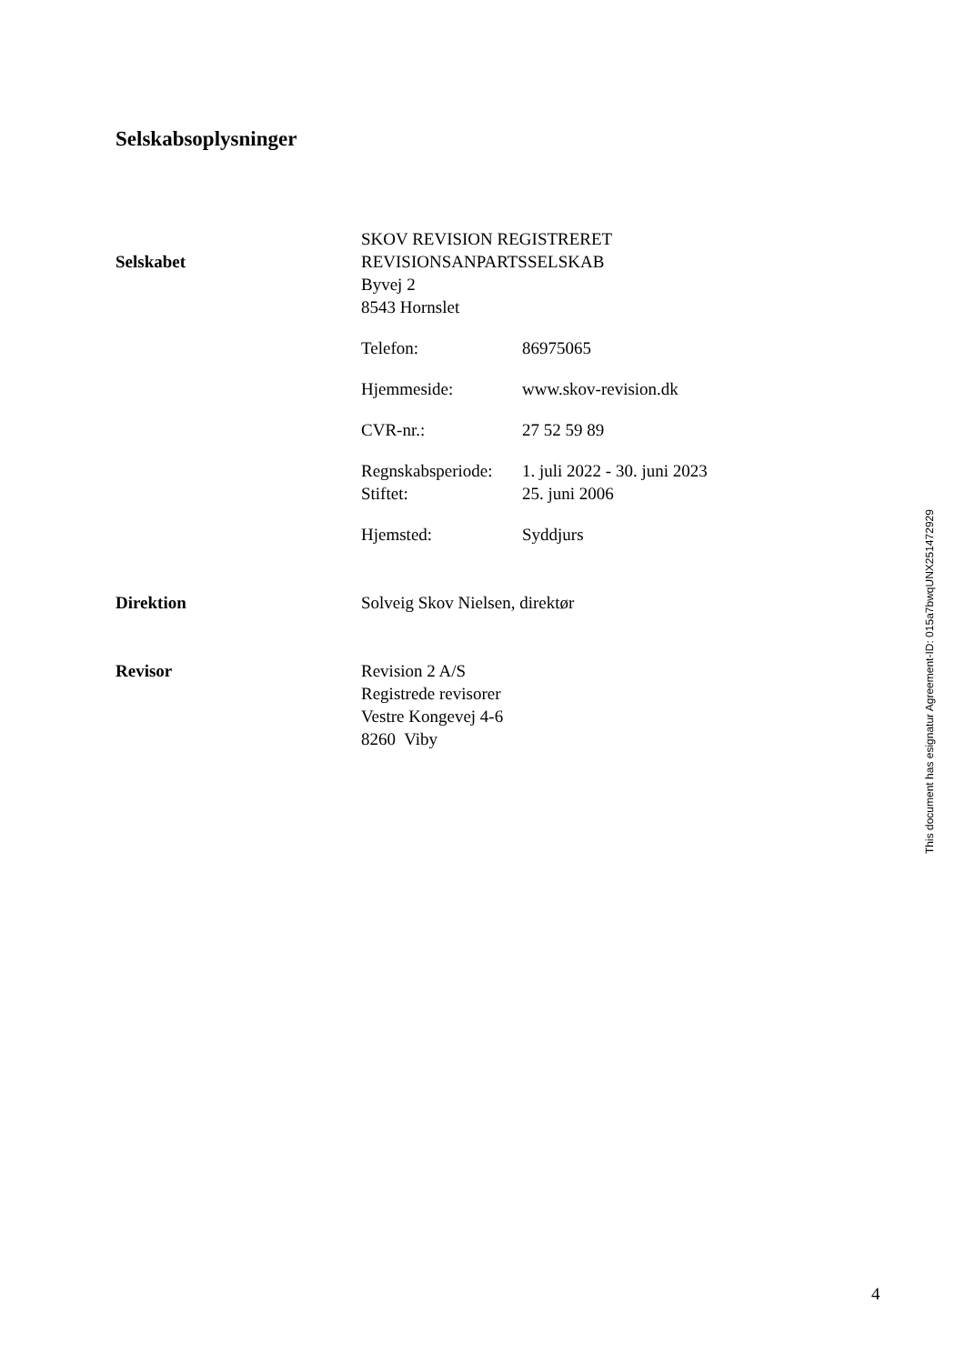Selskabsoplysninger
Selskabet
SKOV REVISION REGISTRERET
REVISIONSANPARTSSELSKAB
Byvej 2
8543 Hornslet
Telefon: 86975065
Hjemmeside: www.skov-revision.dk
CVR-nr.: 27 52 59 89
Regnskabsperiode: 1. juli 2022 - 30. juni 2023
Stiftet: 25. juni 2006
Hjemsted: Syddjurs
Direktion Solveig Skov Nielsen, direktør
Revisor Revision 2 A/S
Registrede revisorer
Vestre Kongevej 4-6
8260 Viby
This document has esignatur Agreement-ID: 015a7bwqUNX251472929
4